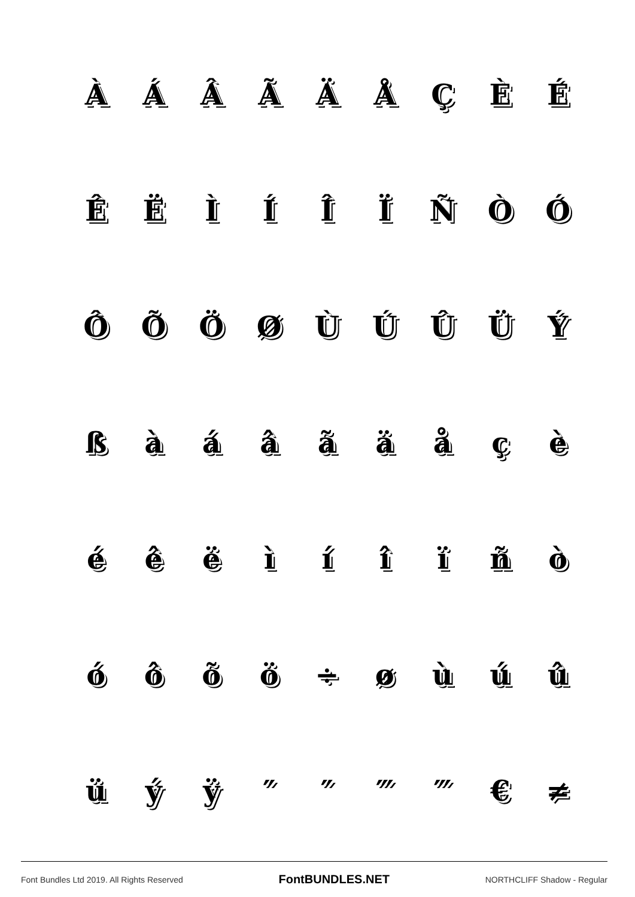ÀÁÂÃÄÅÇÈÉ
ÊËÌÍÎÏÑÒÓ
ÔÕÖØÙÚÛÜÝ
ßàáâãäåçè
éêëìíîïñò
óôõö ÷ øùúû
üýÿ ″ ″ ‴ ‴ € ≠
Font Bundles Ltd 2019. All Rights Reserved FontBUNDLES.NET NORTHCLIFF Shadow - Regular